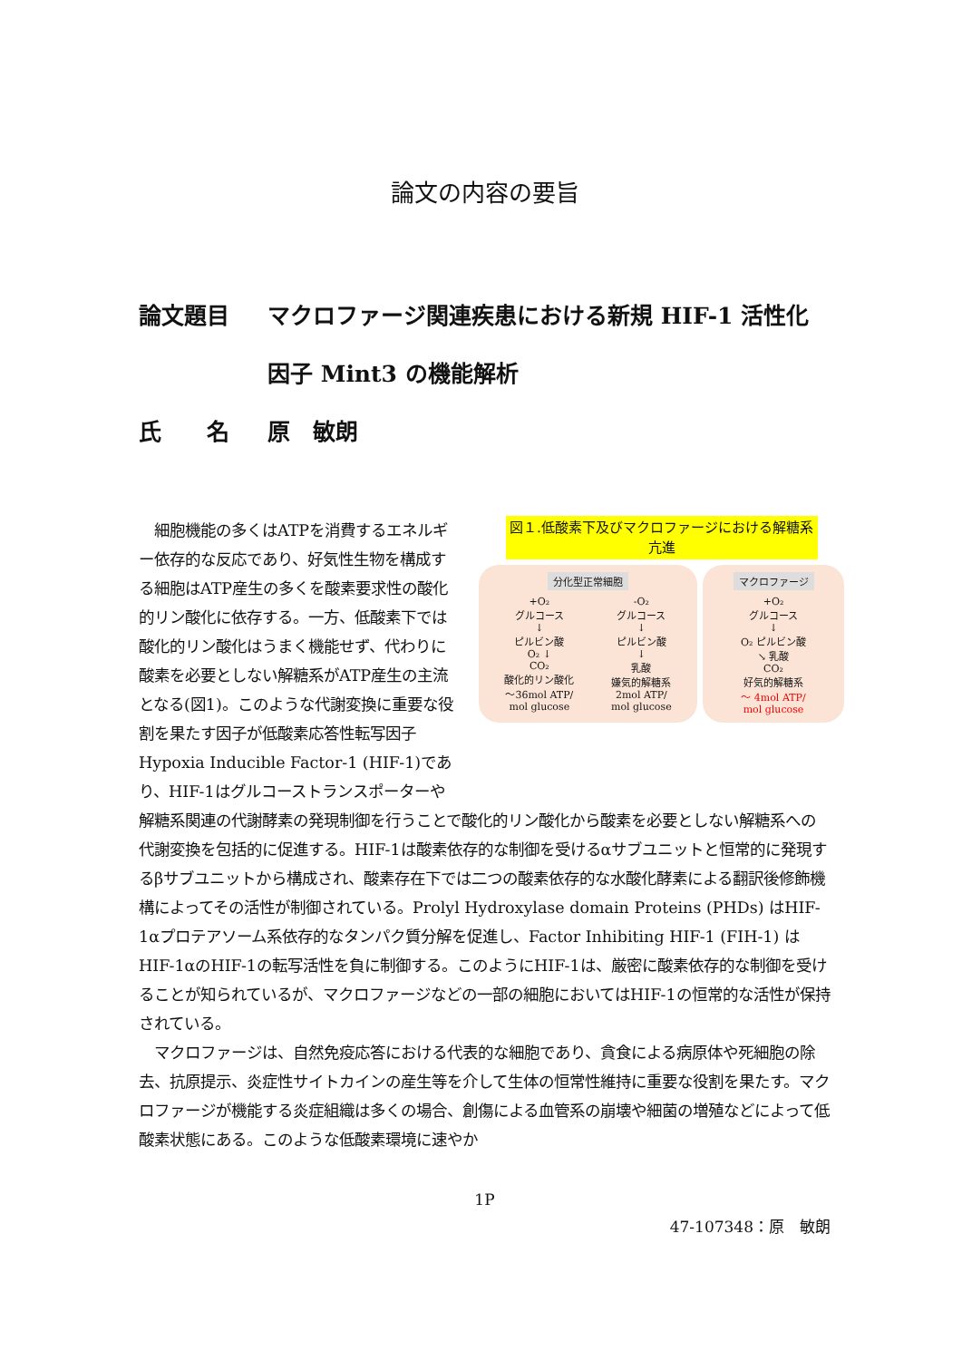論文の内容の要旨
論文題目 マクロファージ関連疾患における新規 HIF-1 活性化因子 Mint3 の機能解析
氏　　名 原　敏朗
　細胞機能の多くはATPを消費するエネルギー依存的な反応であり、好気性生物を構成する細胞はATP産生の多くを酸素要求性の酸化的リン酸化に依存する。一方、低酸素下では酸化的リン酸化はうまく機能せず、代わりに酸素を必要としない解糖系がATP産生の主流となる(図1)。このような代謝変換に重要な役割を果たす因子が低酸素応答性転写因子Hypoxia Inducible Factor-1 (HIF-1)であり、HIF-1はグルコーストランスポーターや
図１.低酸素下及びマクロファージにおける解糖系亢進
分化型正常細胞
+O₂
グルコース
↓
ピルビン酸
O₂ ↓
CO₂
酸化的リン酸化
～36mol ATP/
mol glucose
-O₂
グルコース
↓
ピルビン酸
↓
乳酸
嫌気的解糖系
2mol ATP/
mol glucose
マクロファージ
+O₂
グルコース
↓
O₂ ピルビン酸
↘ 乳酸
CO₂
好気的解糖系
～ 4mol ATP/
mol glucose
解糖系関連の代謝酵素の発現制御を行うことで酸化的リン酸化から酸素を必要としない解糖系への代謝変換を包括的に促進する。HIF-1は酸素依存的な制御を受けるαサブユニットと恒常的に発現するβサブユニットから構成され、酸素存在下では二つの酸素依存的な水酸化酵素による翻訳後修飾機構によってその活性が制御されている。Prolyl Hydroxylase domain Proteins (PHDs) はHIF-1αプロテアソーム系依存的なタンパク質分解を促進し、Factor Inhibiting HIF-1 (FIH-1) はHIF-1αのHIF-1の転写活性を負に制御する。このようにHIF-1は、厳密に酸素依存的な制御を受けることが知られているが、マクロファージなどの一部の細胞においてはHIF-1の恒常的な活性が保持されている。
　マクロファージは、自然免疫応答における代表的な細胞であり、貪食による病原体や死細胞の除去、抗原提示、炎症性サイトカインの産生等を介して生体の恒常性維持に重要な役割を果たす。マクロファージが機能する炎症組織は多くの場合、創傷による血管系の崩壊や細菌の増殖などによって低酸素状態にある。このような低酸素環境に速やか
1P
47-107348：原　敏朗